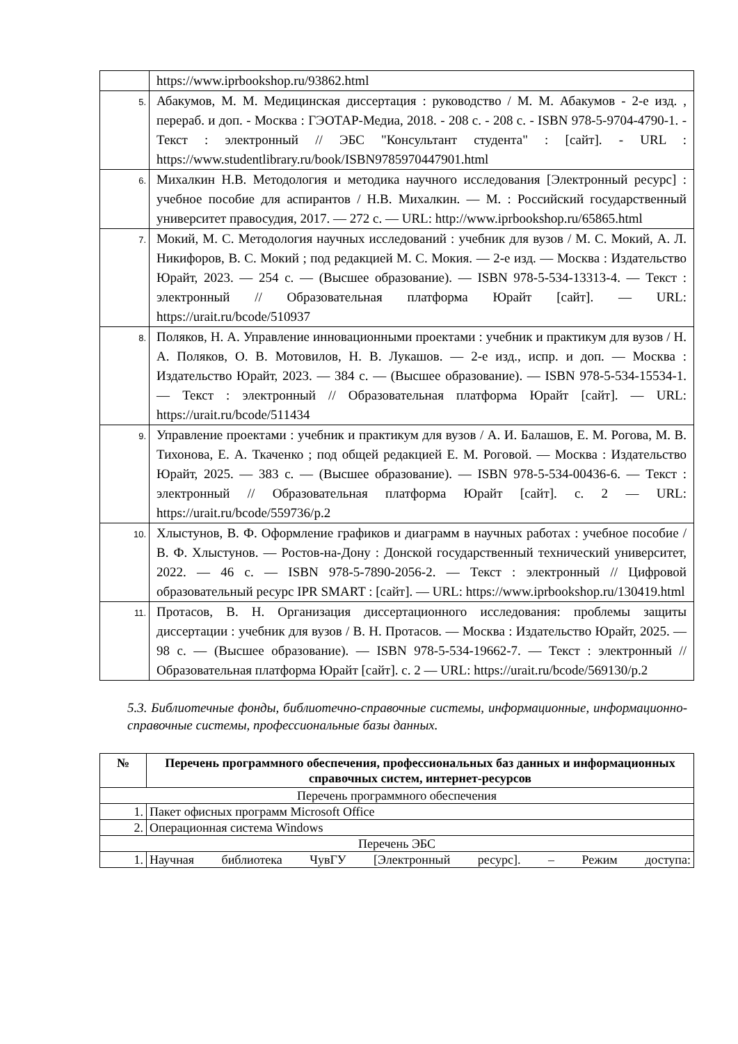| | https://www.iprbookshop.ru/93862.html |
| 5. | Абакумов, М. М. Медицинская диссертация : руководство / М. М. Абакумов - 2-е изд. , перераб. и доп. - Москва : ГЭОТАР-Медиа, 2018. - 208 с. - 208 с. - ISBN 978-5-9704-4790-1. - Текст : электронный // ЭБС "Консультант студента" : [сайт]. - URL : https://www.studentlibrary.ru/book/ISBN9785970447901.html |
| 6. | Михалкин Н.В. Методология и методика научного исследования [Электронный ресурс] : учебное пособие для аспирантов / Н.В. Михалкин. — М. : Российский государственный университет правосудия, 2017. — 272 с. — URL: http://www.iprbookshop.ru/65865.html |
| 7. | Мокий, М. С. Методология научных исследований : учебник для вузов / М. С. Мокий, А. Л. Никифоров, В. С. Мокий ; под редакцией М. С. Мокия. — 2-е изд. — Москва : Издательство Юрайт, 2023. — 254 с. — (Высшее образование). — ISBN 978-5-534-13313-4. — Текст : электронный // Образовательная платформа Юрайт [сайт]. — URL: https://urait.ru/bcode/510937 |
| 8. | Поляков, Н. А. Управление инновационными проектами : учебник и практикум для вузов / Н. А. Поляков, О. В. Мотовилов, Н. В. Лукашов. — 2-е изд., испр. и доп. — Москва : Издательство Юрайт, 2023. — 384 с. — (Высшее образование). — ISBN 978-5-534-15534-1. — Текст : электронный // Образовательная платформа Юрайт [сайт]. — URL: https://urait.ru/bcode/511434 |
| 9. | Управление проектами : учебник и практикум для вузов / А. И. Балашов, Е. М. Рогова, М. В. Тихонова, Е. А. Ткаченко ; под общей редакцией Е. М. Роговой. — Москва : Издательство Юрайт, 2025. — 383 с. — (Высшее образование). — ISBN 978-5-534-00436-6. — Текст : электронный // Образовательная платформа Юрайт [сайт]. с. 2 — URL: https://urait.ru/bcode/559736/p.2 |
| 10. | Хлыстунов, В. Ф. Оформление графиков и диаграмм в научных работах : учебное пособие / В. Ф. Хлыстунов. — Ростов-на-Дону : Донской государственный технический университет, 2022. — 46 с. — ISBN 978-5-7890-2056-2. — Текст : электронный // Цифровой образовательный ресурс IPR SMART : [сайт]. — URL: https://www.iprbookshop.ru/130419.html |
| 11. | Протасов, В. Н. Организация диссертационного исследования: проблемы защиты диссертации : учебник для вузов / В. Н. Протасов. — Москва : Издательство Юрайт, 2025. — 98 с. — (Высшее образование). — ISBN 978-5-534-19662-7. — Текст : электронный // Образовательная платформа Юрайт [сайт]. с. 2 — URL: https://urait.ru/bcode/569130/p.2 |
5.3. Библиотечные фонды, библиотечно-справочные системы, информационные, информационно-справочные системы, профессиональные базы данных.
| № | Перечень программного обеспечения, профессиональных баз данных и информационных справочных систем, интернет-ресурсов |
| --- | --- |
| Перечень программного обеспечения | |
| 1. | Пакет офисных программ Microsoft Office |
| 2. | Операционная система Windows |
| Перечень ЭБС | |
| 1. | Научная библиотека ЧувГУ [Электронный ресурс]. – Режим доступа: |